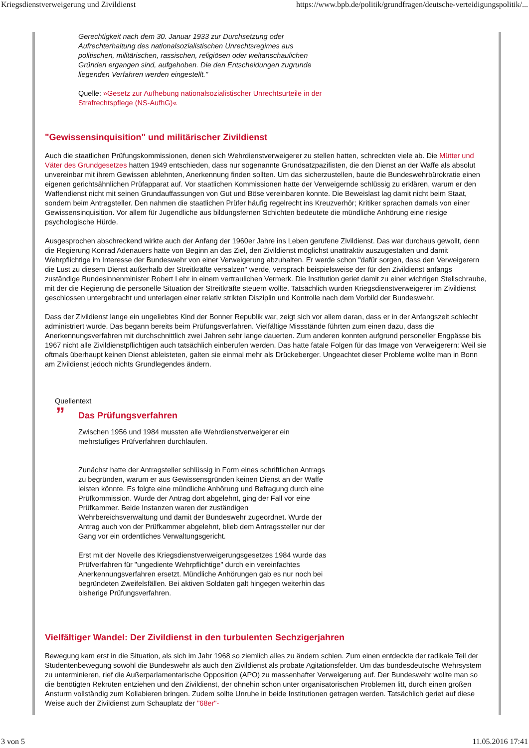Kriegsdienstverweigerung und Zivildienst https://www.bpb.de/politik/grundfragen/deutsche-verteidigungspolitik/...
Gerechtigkeit nach dem 30. Januar 1933 zur Durchsetzung oder Aufrechterhaltung des nationalsozialistischen Unrechtsregimes aus politischen, militärischen, rassischen, religiösen oder weltanschaulichen Gründen ergangen sind, aufgehoben. Die den Entscheidungen zugrunde liegenden Verfahren werden eingestellt."
Quelle: »Gesetz zur Aufhebung nationalsozialistischer Unrechtsurteile in der Strafrechtspflege (NS-AufhG)«
"Gewissensinquisition" und militärischer Zivildienst
Auch die staatlichen Prüfungskommissionen, denen sich Wehrdienstverweigerer zu stellen hatten, schreckten viele ab. Die Mütter und Väter des Grundgesetzes hatten 1949 entschieden, dass nur sogenannte Grundsatzpazifisten, die den Dienst an der Waffe als absolut unvereinbar mit ihrem Gewissen ablehnten, Anerkennung finden sollten. Um das sicherzustellen, baute die Bundeswehrbürokratie einen eigenen gerichtsähnlichen Prüfapparat auf. Vor staatlichen Kommissionen hatte der Verweigernde schlüssig zu erklären, warum er den Waffendienst nicht mit seinen Grundauffassungen von Gut und Böse vereinbaren konnte. Die Beweislast lag damit nicht beim Staat, sondern beim Antragsteller. Den nahmen die staatlichen Prüfer häufig regelrecht ins Kreuzverhör; Kritiker sprachen damals von einer Gewissensinquisition. Vor allem für Jugendliche aus bildungsfernen Schichten bedeutete die mündliche Anhörung eine riesige psychologische Hürde.
Ausgesprochen abschreckend wirkte auch der Anfang der 1960er Jahre ins Leben gerufene Zivildienst. Das war durchaus gewollt, denn die Regierung Konrad Adenauers hatte von Beginn an das Ziel, den Zivildienst möglichst unattraktiv auszugestalten und damit Wehrpflichtige im Interesse der Bundeswehr von einer Verweigerung abzuhalten. Er werde schon "dafür sorgen, dass den Verweigerern die Lust zu diesem Dienst außerhalb der Streitkräfte versalzen" werde, versprach beispielsweise der für den Zivildienst anfangs zuständige Bundesinnenminister Robert Lehr in einem vertraulichen Vermerk. Die Institution geriet damit zu einer wichtigen Stellschraube, mit der die Regierung die personelle Situation der Streitkräfte steuern wollte. Tatsächlich wurden Kriegsdienstverweigerer im Zivildienst geschlossen untergebracht und unterlagen einer relativ strikten Disziplin und Kontrolle nach dem Vorbild der Bundeswehr.
Dass der Zivildienst lange ein ungeliebtes Kind der Bonner Republik war, zeigt sich vor allem daran, dass er in der Anfangszeit schlecht administriert wurde. Das begann bereits beim Prüfungsverfahren. Vielfältige Missstände führten zum einen dazu, dass die Anerkennungsverfahren mit durchschnittlich zwei Jahren sehr lange dauerten. Zum anderen konnten aufgrund personeller Engpässe bis 1967 nicht alle Zivildienstpflichtigen auch tatsächlich einberufen werden. Das hatte fatale Folgen für das Image von Verweigerern: Weil sie oftmals überhaupt keinen Dienst ableisteten, galten sie einmal mehr als Drückeberger. Ungeachtet dieser Probleme wollte man in Bonn am Zivildienst jedoch nichts Grundlegendes ändern.
Quellentext
” Das Prüfungsverfahren
Zwischen 1956 und 1984 mussten alle Wehrdienstverweigerer ein mehrstufiges Prüfverfahren durchlaufen.
Zunächst hatte der Antragsteller schlüssig in Form eines schriftlichen Antrags zu begründen, warum er aus Gewissensgründen keinen Dienst an der Waffe leisten könnte. Es folgte eine mündliche Anhörung und Befragung durch eine Prüfkommission. Wurde der Antrag dort abgelehnt, ging der Fall vor eine Prüfkammer. Beide Instanzen waren der zuständigen Wehrbereichsverwaltung und damit der Bundeswehr zugeordnet. Wurde der Antrag auch von der Prüfkammer abgelehnt, blieb dem Antragssteller nur der Gang vor ein ordentliches Verwaltungsgericht.
Erst mit der Novelle des Kriegsdienstverweigerungsgesetzes 1984 wurde das Prüfverfahren für "ungediente Wehrpflichtige" durch ein vereinfachtes Anerkennungsverfahren ersetzt. Mündliche Anhörungen gab es nur noch bei begründeten Zweifelsfällen. Bei aktiven Soldaten galt hingegen weiterhin das bisherige Prüfungsverfahren.
Vielfältiger Wandel: Der Zivildienst in den turbulenten Sechzigerjahren
Bewegung kam erst in die Situation, als sich im Jahr 1968 so ziemlich alles zu ändern schien. Zum einen entdeckte der radikale Teil der Studentenbewegung sowohl die Bundeswehr als auch den Zivildienst als probate Agitationsfelder. Um das bundesdeutsche Wehrsystem zu unterminieren, rief die Außerparlamentarische Opposition (APO) zu massenhafter Verweigerung auf. Der Bundeswehr wollte man so die benötigten Rekruten entziehen und den Zivildienst, der ohnehin schon unter organisatorischen Problemen litt, durch einen großen Ansturm vollständig zum Kollabieren bringen. Zudem sollte Unruhe in beide Institutionen getragen werden. Tatsächlich geriet auf diese Weise auch der Zivildienst zum Schauplatz der "68er"-
3 von 5 11.05.2016 17:41